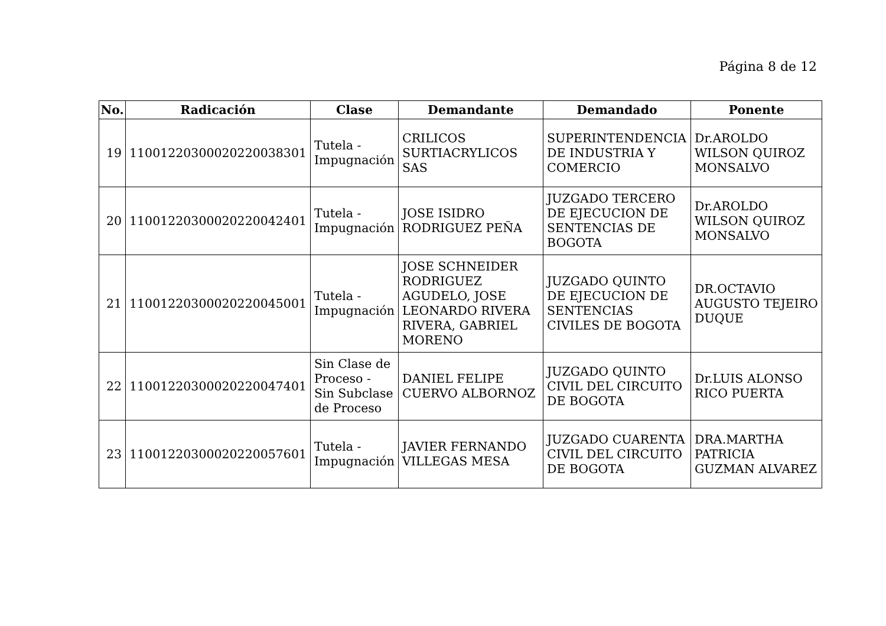Página 8 de 12
| No. | Radicación | Clase | Demandante | Demandado | Ponente |
| --- | --- | --- | --- | --- | --- |
| 19 | 11001220300020220038301 | Tutela - Impugnación | CRILICOS SURTIACRYLICOS SAS | SUPERINTENDENCIA DE INDUSTRIA Y COMERCIO | Dr.AROLDO WILSON QUIROZ MONSALVO |
| 20 | 11001220300020220042401 | Tutela - Impugnación | JOSE ISIDRO RODRIGUEZ PEÑA | JUZGADO TERCERO DE EJECUCION DE SENTENCIAS DE BOGOTA | Dr.AROLDO WILSON QUIROZ MONSALVO |
| 21 | 11001220300020220045001 | Tutela - Impugnación | JOSE SCHNEIDER RODRIGUEZ AGUDELO, JOSE LEONARDO RIVERA RIVERA, GABRIEL MORENO | JUZGADO QUINTO DE EJECUCION DE SENTENCIAS CIVILES DE BOGOTA | DR.OCTAVIO AUGUSTO TEJEIRO DUQUE |
| 22 | 11001220300020220047401 | Sin Clase de Proceso - Sin Subclase de Proceso | DANIEL FELIPE CUERVO ALBORNOZ | JUZGADO QUINTO CIVIL DEL CIRCUITO DE BOGOTA | Dr.LUIS ALONSO RICO PUERTA |
| 23 | 11001220300020220057601 | Tutela - Impugnación | JAVIER FERNANDO VILLEGAS MESA | JUZGADO CUARENTA CIVIL DEL CIRCUITO DE BOGOTA | DRA.MARTHA PATRICIA GUZMAN ALVAREZ |